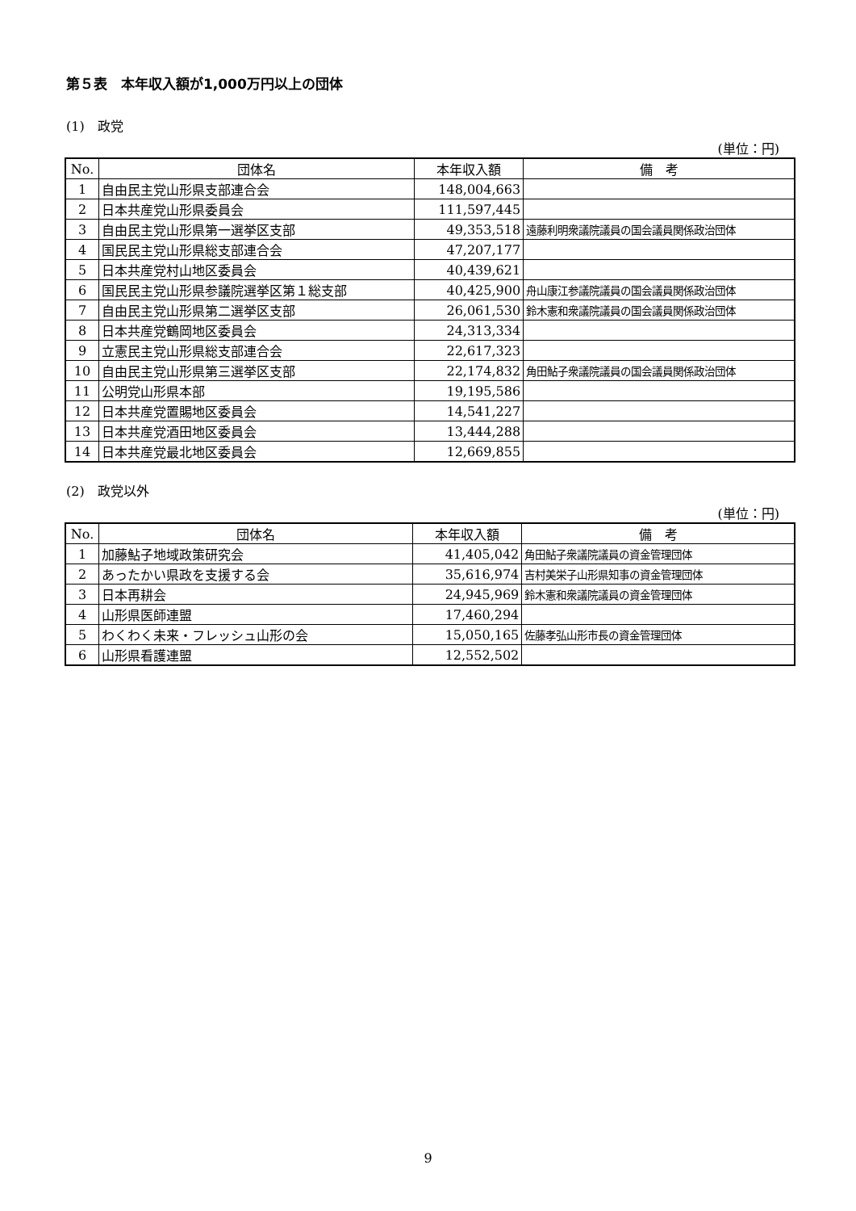第５表　本年収入額が1,000万円以上の団体
(1)　政党
(単位：円)
| No. | 団体名 | 本年収入額 | 備 考 |
| --- | --- | --- | --- |
| 1 | 自由民主党山形県支部連合会 | 148,004,663 | |
| 2 | 日本共産党山形県委員会 | 111,597,445 | |
| 3 | 自由民主党山形県第一選挙区支部 | 49,353,518 | 遠藤利明衆議院議員の国会議員関係政治団体 |
| 4 | 国民民主党山形県総支部連合会 | 47,207,177 | |
| 5 | 日本共産党村山地区委員会 | 40,439,621 | |
| 6 | 国民民主党山形県参議院選挙区第１総支部 | 40,425,900 | 舟山康江参議院議員の国会議員関係政治団体 |
| 7 | 自由民主党山形県第二選挙区支部 | 26,061,530 | 鈴木憲和衆議院議員の国会議員関係政治団体 |
| 8 | 日本共産党鶴岡地区委員会 | 24,313,334 | |
| 9 | 立憲民主党山形県総支部連合会 | 22,617,323 | |
| 10 | 自由民主党山形県第三選挙区支部 | 22,174,832 | 角田鮎子衆議院議員の国会議員関係政治団体 |
| 11 | 公明党山形県本部 | 19,195,586 | |
| 12 | 日本共産党置賜地区委員会 | 14,541,227 | |
| 13 | 日本共産党酒田地区委員会 | 13,444,288 | |
| 14 | 日本共産党最北地区委員会 | 12,669,855 | |
(2)　政党以外
(単位：円)
| No. | 団体名 | 本年収入額 | 備 考 |
| --- | --- | --- | --- |
| 1 | 加藤鮎子地域政策研究会 | 41,405,042 | 角田鮎子衆議院議員の資金管理団体 |
| 2 | あったかい県政を支援する会 | 35,616,974 | 吉村美栄子山形県知事の資金管理団体 |
| 3 | 日本再耕会 | 24,945,969 | 鈴木憲和衆議院議員の資金管理団体 |
| 4 | 山形県医師連盟 | 17,460,294 | |
| 5 | わくわく未来・フレッシュ山形の会 | 15,050,165 | 佐藤孝弘山形市長の資金管理団体 |
| 6 | 山形県看護連盟 | 12,552,502 | |
9